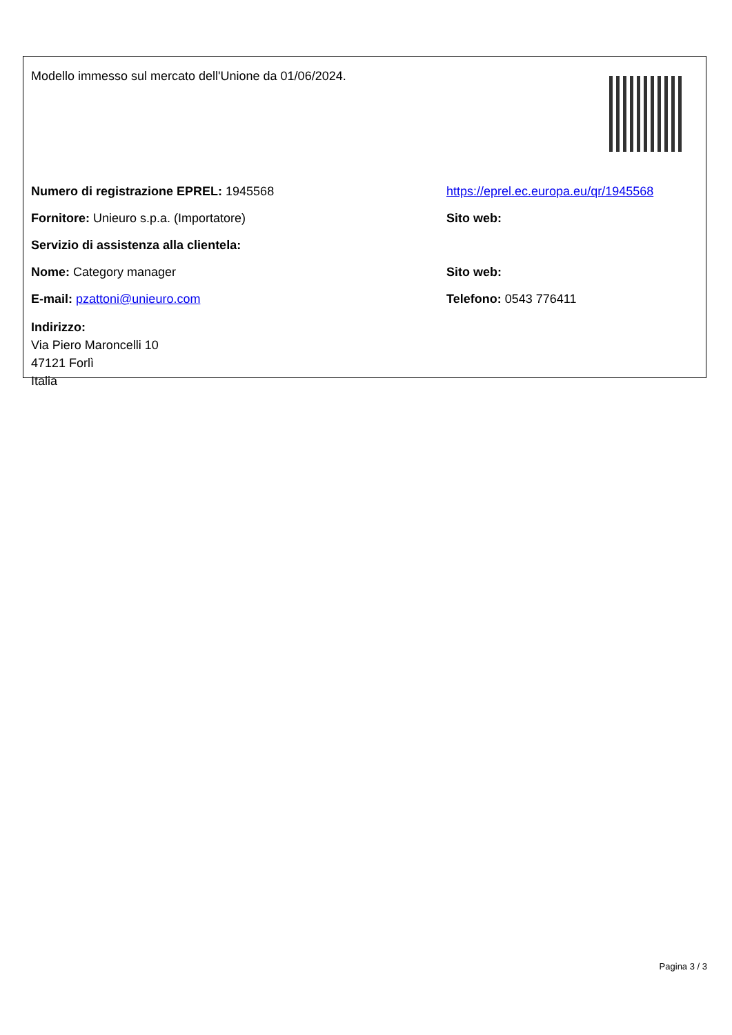Modello immesso sul mercato dell'Unione da 01/06/2024.
| Numero di registrazione EPREL: 1945568 | https://eprel.ec.europa.eu/qr/1945568 |
| Fornitore: Unieuro s.p.a. (Importatore) | Sito web: |
| Servizio di assistenza alla clientela: | |
| Nome: Category manager | Sito web: |
| E-mail: pzattoni@unieuro.com | Telefono: 0543 776411 |
| Indirizzo: Via Piero Maroncelli 10 47121 Forlì Italia | |
Pagina 3 / 3